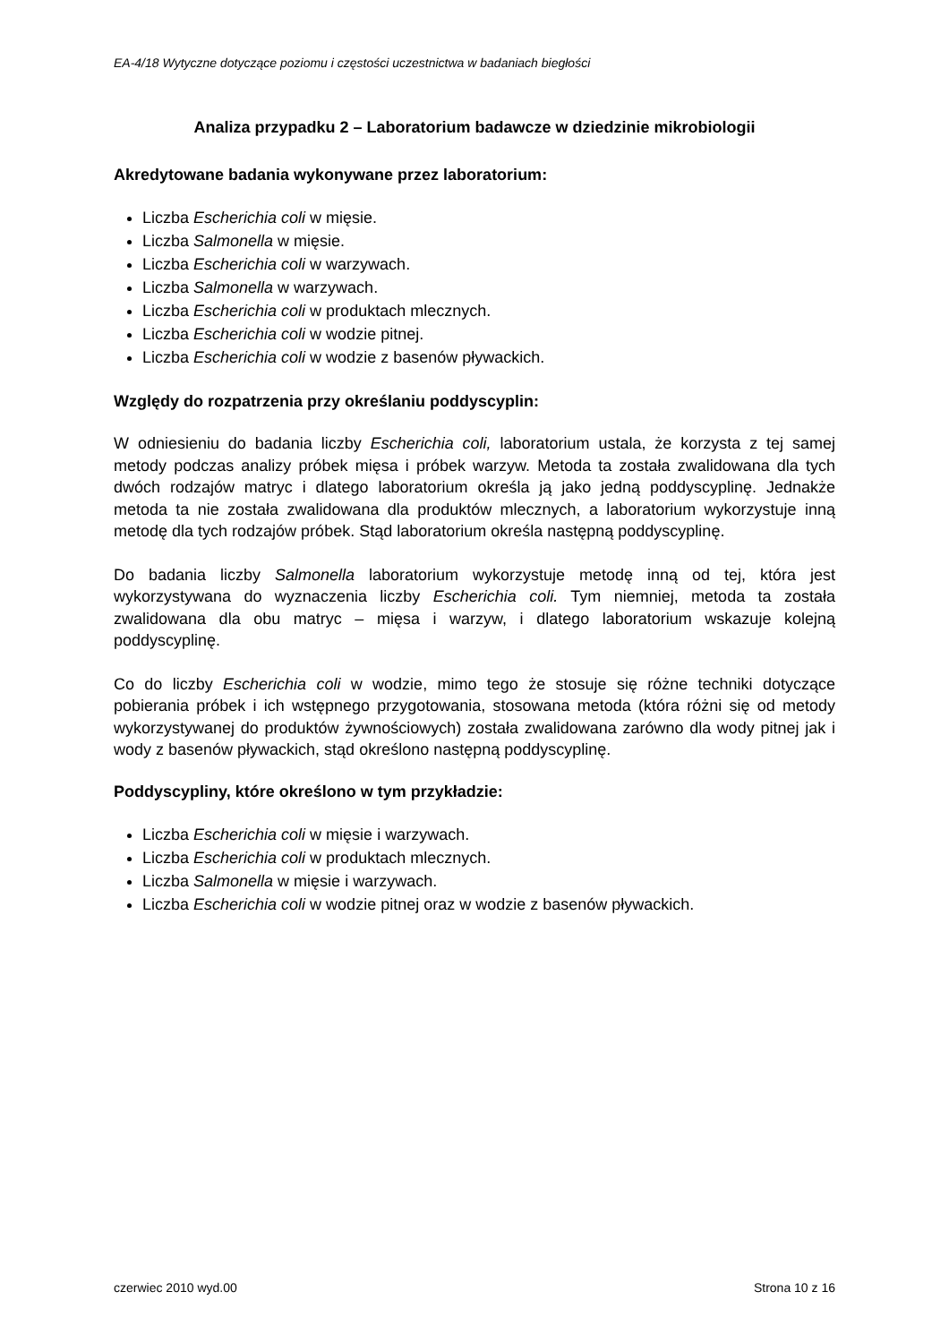EA-4/18 Wytyczne dotyczące poziomu i częstości uczestnictwa w badaniach biegłości
Analiza przypadku 2 – Laboratorium badawcze w dziedzinie mikrobiologii
Akredytowane badania wykonywane przez laboratorium:
Liczba Escherichia coli w mięsie.
Liczba Salmonella w mięsie.
Liczba Escherichia coli w warzywach.
Liczba Salmonella w warzywach.
Liczba Escherichia coli w produktach mlecznych.
Liczba Escherichia coli w wodzie pitnej.
Liczba Escherichia coli w wodzie z basenów pływackich.
Względy do rozpatrzenia przy określaniu poddyscyplin:
W odniesieniu do badania liczby Escherichia coli, laboratorium ustala, że korzysta z tej samej metody podczas analizy próbek mięsa i próbek warzyw. Metoda ta została zwalidowana dla tych dwóch rodzajów matryc i dlatego laboratorium określa ją jako jedną poddyscyplinę. Jednakże metoda ta nie została zwalidowana dla produktów mlecznych, a laboratorium wykorzystuje inną metodę dla tych rodzajów próbek. Stąd laboratorium określa następną poddyscyplinę.
Do badania liczby Salmonella laboratorium wykorzystuje metodę inną od tej, która jest wykorzystywana do wyznaczenia liczby Escherichia coli. Tym niemniej, metoda ta została zwalidowana dla obu matryc – mięsa i warzyw, i dlatego laboratorium wskazuje kolejną poddyscyplinę.
Co do liczby Escherichia coli w wodzie, mimo tego że stosuje się różne techniki dotyczące pobierania próbek i ich wstępnego przygotowania, stosowana metoda (która różni się od metody wykorzystywanej do produktów żywnościowych) została zwalidowana zarówno dla wody pitnej jak i wody z basenów pływackich, stąd określono następną poddyscyplinę.
Poddyscypliny, które określono w tym przykładzie:
Liczba Escherichia coli w mięsie i warzywach.
Liczba Escherichia coli w produktach mlecznych.
Liczba Salmonella w mięsie i warzywach.
Liczba Escherichia coli w wodzie pitnej oraz w wodzie z basenów pływackich.
czerwiec 2010 wyd.00 Strona 10 z 16